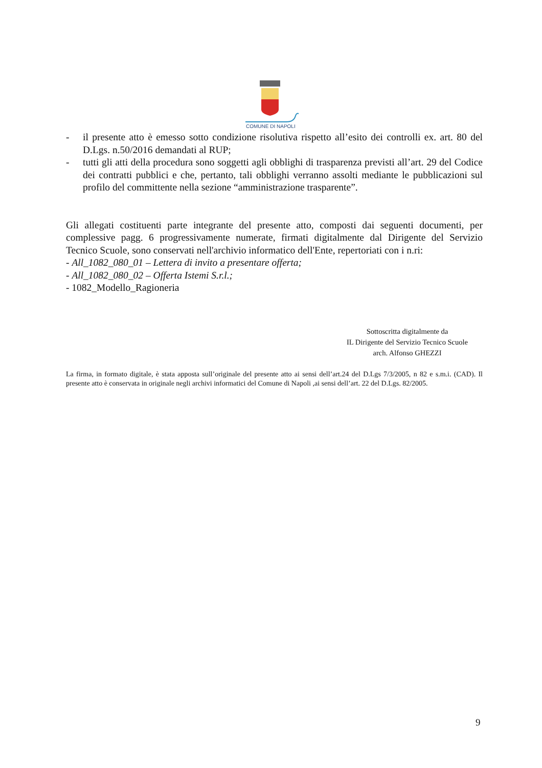COMUNE DI NAPOLI
- il presente atto è emesso sotto condizione risolutiva rispetto all’esito dei controlli ex. art. 80 del D.Lgs. n.50/2016 demandati al RUP;
- tutti gli atti della procedura sono soggetti agli obblighi di trasparenza previsti all’art. 29 del Codice dei contratti pubblici e che, pertanto, tali obblighi verranno assolti mediante le pubblicazioni sul profilo del committente nella sezione “amministrazione trasparente”.
Gli allegati costituenti parte integrante del presente atto, composti dai seguenti documenti, per complessive pagg. 6 progressivamente numerate, firmati digitalmente dal Dirigente del Servizio Tecnico Scuole, sono conservati nell'archivio informatico dell'Ente, repertoriati con i n.ri:
- All_1082_080_01 – Lettera di invito a presentare offerta;
- All_1082_080_02 – Offerta Istemi S.r.l.;
- 1082_Modello_Ragioneria
Sottoscritta digitalmente da
IL Dirigente del Servizio Tecnico Scuole
arch. Alfonso GHEZZI
La firma, in formato digitale, è stata apposta sull’originale del presente atto ai sensi dell’art.24 del D.Lgs 7/3/2005, n 82 e s.m.i. (CAD). Il presente atto è conservata in originale negli archivi informatici del Comune di Napoli ,ai sensi dell’art. 22 del D.Lgs. 82/2005.
9